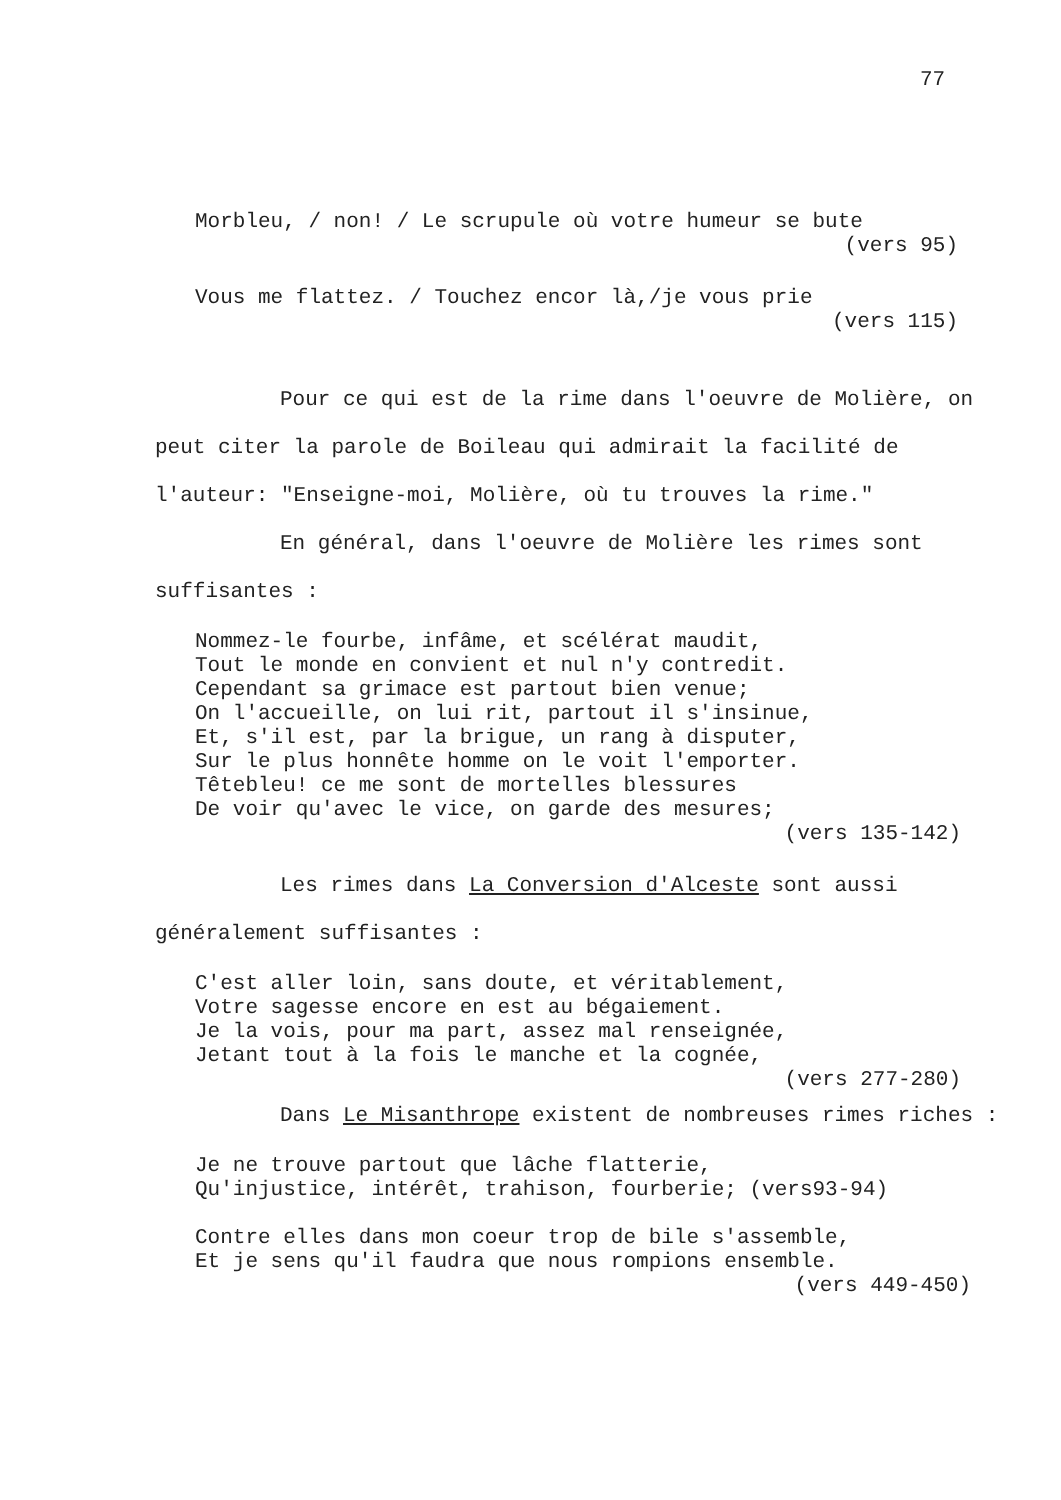77
Morbleu, / non! / Le scrupule où votre humeur se bute
(vers 95)
Vous me flattez. / Touchez encor là,/je vous prie
(vers 115)
Pour ce qui est de la rime dans l'oeuvre de Molière, on peut citer la parole de Boileau qui admirait la facilité de l'auteur: "Enseigne-moi, Molière, où tu trouves la rime."
En général, dans l'oeuvre de Molière les rimes sont suffisantes :
Nommez-le fourbe, infâme, et scélérat maudit,
Tout le monde en convient et nul n'y contredit.
Cependant sa grimace est partout bien venue;
On l'accueille, on lui rit, partout il s'insinue,
Et, s'il est, par la brigue, un rang à disputer,
Sur le plus honnête homme on le voit l'emporter.
Têtebleu! ce me sont de mortelles blessures
De voir qu'avec le vice, on garde des mesures;
(vers 135-142)
Les rimes dans La Conversion d'Alceste sont aussi généralement suffisantes :
C'est aller loin, sans doute, et véritablement,
Votre sagesse encore en est au bégaiement.
Je la vois, pour ma part, assez mal renseignée,
Jetant tout à la fois le manche et la cognée,
(vers 277-280)
Dans Le Misanthrope existent de nombreuses rimes riches :
Je ne trouve partout que lâche flatterie,
Qu'injustice, intérêt, trahison, fourberie; (vers93-94)
Contre elles dans mon coeur trop de bile s'assemble,
Et je sens qu'il faudra que nous rompions ensemble.
(vers 449-450)